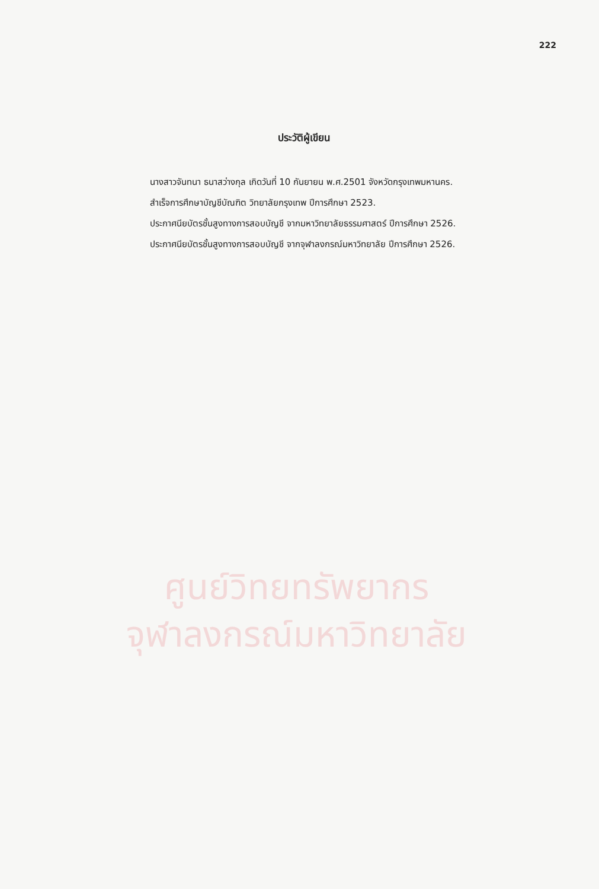222
ประวัติผู้เขียน
นางสาวจันทนา ธนาสว่างกุล เกิดวันที่ 10 กันยายน พ.ศ.2501 จังหวัดกรุงเทพมหานคร.
สำเร็จการศึกษาบัญชีบัณฑิต วิทยาลัยกรุงเทพ ปีการศึกษา 2523.
ประกาศนียบัตรชั้นสูงทางการสอบบัญชี จากมหาวิทยาลัยธรรมศาสตร์ ปีการศึกษา 2526.
ประกาศนียบัตรชั้นสูงทางการสอบบัญชี จากจุฬาลงกรณ์มหาวิทยาลัย ปีการศึกษา 2526.
ศูนย์วิทยทรัพยากร
จุฬาลงกรณ์มหาวิทยาลัย